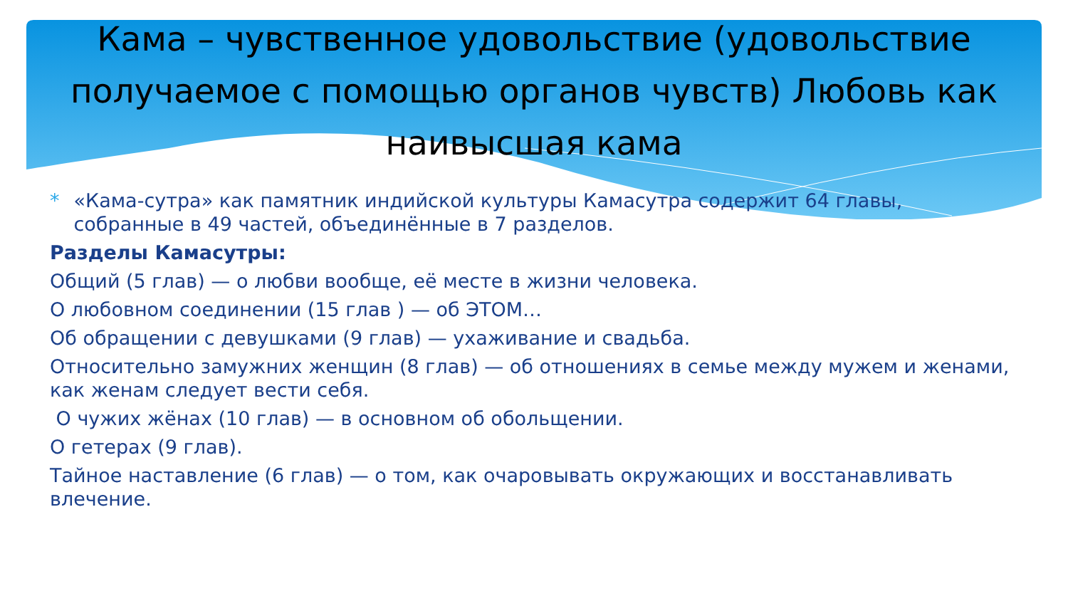Кама – чувственное удовольствие (удовольствие получаемое с помощью органов чувств) Любовь как наивысшая кама
* «Кама-сутра» как памятник индийской культуры Камасутра содержит 64 главы, собранные в 49 частей, объединённые в 7 разделов.
Разделы Камасутры:
Общий (5 глав) — о любви вообще, её месте в жизни человека.
О любовном соединении (15 глав ) — об ЭТОМ…
Об обращении с девушками (9 глав) — ухаживание и свадьба.
Относительно замужних женщин (8 глав) — об отношениях в семье между мужем и женами, как женам следует вести себя.
О чужих жёнах (10 глав) — в основном об обольщении.
О гетерах (9 глав).
Тайное наставление (6 глав) — о том, как очаровывать окружающих и восстанавливать влечение.